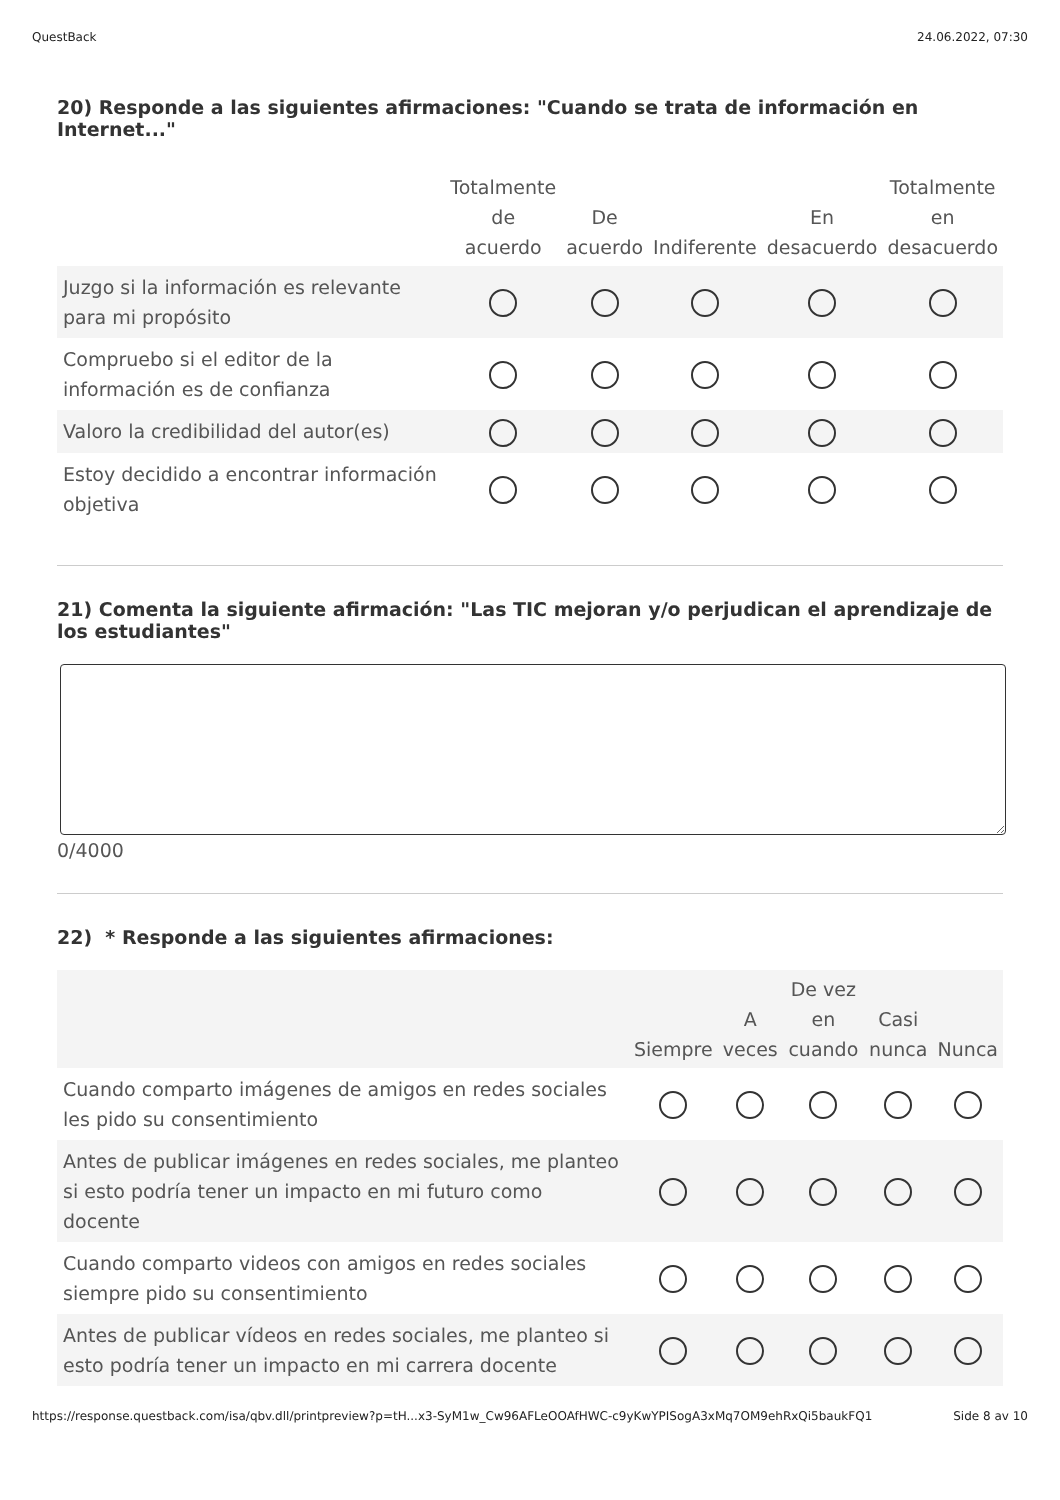QuestBack 24.06.2022, 07:30
20) Responde a las siguientes afirmaciones: "Cuando se trata de información en Internet..."
| | Totalmente de acuerdo | De acuerdo | Indiferente | En desacuerdo | Totalmente en desacuerdo |
| --- | --- | --- | --- | --- | --- |
| Juzgo si la información es relevante para mi propósito | | | | | |
| Compruebo si el editor de la información es de confianza | | | | | |
| Valoro la credibilidad del autor(es) | | | | | |
| Estoy decidido a encontrar información objetiva | | | | | |
21) Comenta la siguiente afirmación: "Las TIC mejoran y/o perjudican el aprendizaje de los estudiantes"
0/4000
22) * Responde a las siguientes afirmaciones:
| | Siempre | A veces | De vez en cuando | Casi nunca | Nunca |
| Cuando comparto imágenes de amigos en redes sociales les pido su consentimiento | | | | | |
| Antes de publicar imágenes en redes sociales, me planteo si esto podría tener un impacto en mi futuro como docente | | | | | |
| Cuando comparto videos con amigos en redes sociales siempre pido su consentimiento | | | | | |
| Antes de publicar vídeos en redes sociales, me planteo si esto podría tener un impacto en mi carrera docente | | | | | |
https://response.questback.com/isa/qbv.dll/printpreview?p=tH...x3-SyM1w_Cw96AFLeOOAfHWC-c9yKwYPISogA3xMq7OM9ehRxQi5baukFQ1 Side 8 av 10